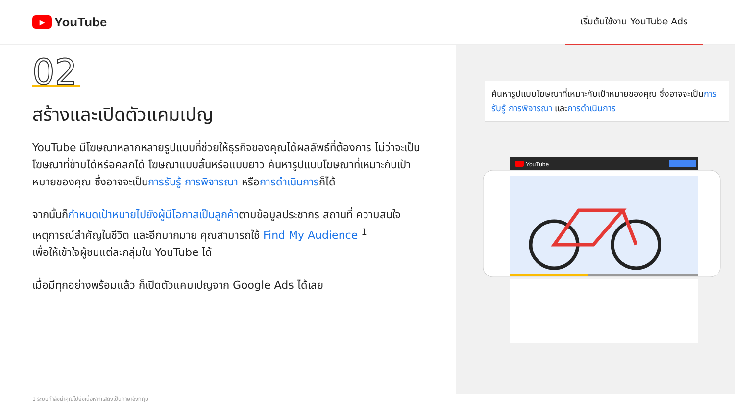▶ YouTube
เริ่มต้นใช้งาน YouTube Ads
02
สร้างและเปิดตัวแคมเปญ
YouTube มีโฆษณาหลากหลายรูปแบบที่ช่วยให้ธุรกิจของคุณได้ผลลัพธ์ที่ต้องการ ไม่ว่าจะเป็นโฆษณาที่ข้ามได้หรือคลิกได้ โฆษณาแบบสั้นหรือแบบยาว ค้นหารูปแบบโฆษณาที่เหมาะกับเป้าหมายของคุณ ซึ่งอาจจะเป็นการรับรู้ การพิจารณา หรือการดำเนินการก็ได้
จากนั้นก็กำหนดเป้าหมายไปยังผู้มีโอกาสเป็นลูกค้าตามข้อมูลประชากร สถานที่ ความสนใจ เหตุการณ์สำคัญในชีวิต และอีกมากมาย คุณสามารถใช้ Find My Audience <sup>1</sup>
เพื่อให้เข้าใจผู้ชมแต่ละกลุ่มใน YouTube ได้
เมื่อมีทุกอย่างพร้อมแล้ว ก็เปิดตัวแคมเปญจาก Google Ads ได้เลย
ค้นหารูปแบบโฆษณาที่เหมาะกับเป้าหมายของคุณ ซึ่งอาจจะเป็นการรับรู้ การพิจารณา และการดำเนินการ
YouTube
1 ระบบกำลังนำคุณไปยังเนื้อหาที่แสดงเป็นภาษาอังกฤษ